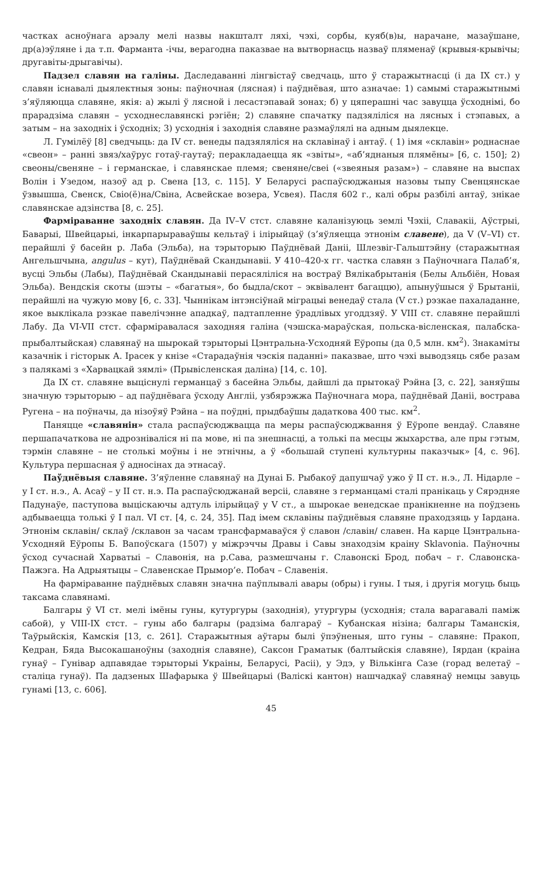частках асноўнага арэалу мелі назвы накшталт ляхі, чэхі, сорбы, куяб(в)ы, нарачане, мазаўшане, др(а)эўляне і да т.п. Фарманта -ічы, верагодна паказвае на вытворнасць назваў пляменаў (крывыя-крывічы; другавіты-дрыгавічы).
Падзел славян на галіны. Даследаванні лінгвістаў сведчаць, што ў старажытнасці (і да IX ст.) у славян існавалі дыялектныя зоны: паўночная (лясная) і паўднёвая, што азначае: 1) самымі старажытнымі з’яўляюцца славяне, якія: а) жылі ў лясной і лесастэпавай зонах; б) у цяперашні час завуцца ўсходнімі, бо прарадзіма славян – усходнеславянскі рэгіён; 2) славяне спачатку падзяліліся на лясных і стэпавых, а затым – на заходніх і ўсходніх; 3) усходнія і заходнія славяне размаўлялі на адным дыялекце.
Л. Гумілёў [8] сведчыць: да IV ст. венеды падзяляліся на склавінаў і антаў. ( 1) імя «склавін» роднаснае «свеон» – ранні звяз/хаўрус готаў-гаутаў; перакладаецца як «звіты», «аб’яднаныя плямёны» [6, с. 150]; 2) свеоны/свеняне – і германскае, і славянскае племя; свеняне/свеі («звеяныя разам») – славяне на выспах Волін і Узедом, назоў ад р. Свена [13, с. 115]. У Беларусі распаўсюджаныя назовы тыпу Свенцянскае ўзвышша, Свенск, Свіо(ё)на/Свіна, Асвейскае возера, Усвея). Пасля 602 г., калі обры разбілі антаў, знікае славянскае адзінства [8, с. 25].
Фарміраванне заходніх славян. Да IV–V стст. славяне каланізуюць землі Чэхіі, Славакіі, Аўстрыі, Баварыі, Швейцарыі, інкарпарыраваўшы кельтаў і ілірыйцаў (з’яўляецца этнонім славене), да V (V–VI) ст. перайшлі ў басейн р. Лаба (Эльба), на тэрыторыю Паўднёвай Даніі, Шлезвіг-Гальштэйну (старажытная Ангельшчына, angulus – кут), Паўднёвай Скандынавіі. У 410–420-х гг. частка славян з Паўночнага Палаб’я, вусці Эльбы (Лабы), Паўднёвай Скандынавіі перасяліліся на востраў Вялікабрытанія (Белы Альбіён, Новая Эльба). Вендскія скоты (шэты – «багатыя», бо быдла/скот – эквівалент багаццю), апынуўшыся ў Брытаніі, перайшлі на чужую мову [6, с. 33]. Чыннікам інтэнсіўнай міграцыі венедаў стала (V ст.) рэзкае пахаладанне, якое выклікала рэзкае павелічэнне ападкаў, падтапленне ўрадлівых угоддзяў. У VIII ст. славяне перайшлі Лабу. Да VI-VII стст. сфарміравалася заходняя галіна (чэшска-мараўская, польска-вісленская, палабска-прыбалтыйская) славянаў на шырокай тэрыторыі Цэнтральна-Усходняй Еўропы (да 0,5 млн. км<sup>2</sup>). Знакаміты казачнік і гісторык А. Ірасек у кнізе «Старадаўнія чэскія паданні» паказвае, што чэхі выводзяць сябе разам з палякамі з «Харвацкай зямлі» (Прывісленская даліна) [14, с. 10].
Да IX ст. славяне выціснулі германцаў з басейна Эльбы, дайшлі да прытокаў Рэйна [3, с. 22], заняўшы значную тэрыторыю – ад паўднёвага ўсходу Англіі, узбярэжжа Паўночнага мора, паўднёвай Даніі, вострава Ругена – на поўначы, да нізоўяў Рэйна – на поўдні, прыдбаўшы дадаткова 400 тыс. км<sup>2</sup>.
Паняцце «славянін» стала распаўсюджвацца па меры распаўсюджвання ў Еўропе вендаў. Славяне першапачаткова не адрозніваліся ні па мове, ні па знешнасці, а толькі па месцы жыхарства, але пры гэтым, тэрмін славяне – не столькі моўны і не этнічны, а ў «большай ступені культурны паказчык» [4, с. 96]. Культура першасная ў адносінах да этнасаў.
Паўднёвыя славяне. З’яўленне славянаў на Дунаі Б. Рыбакоў дапушчаў ужо ў II ст. н.э., Л. Нідарле – у I ст. н.э., А. Асаў – у II ст. н.э. Па распаўсюджанай версіі, славяне з германцамі сталі пранікаць у Сярэдняе Падунаўе, паступова выціскаючы адтуль ілірыйцаў у V ст., а шырокае венедскае пранікненне на поўдзень адбываецца толькі ў I пал. VI ст. [4, с. 24, 35]. Пад імем склавіны паўднёвыя славяне праходзяць у Іардана. Этнонім склавін/ склаў /склавон за часам трансфармаваўся ў славон /славін/ славен. На карце Цэнтральна-Усходняй Еўропы Б. Вапоўскага (1507) у міжрэччы Дравы і Савы знаходзім краіну Sklavonia. Паўночны ўсход сучаснай Харватыі – Славонія, на р.Сава, размешчаны г. Славонскі Брод, побач – г. Славонска-Пажэга. На Адрыятыцы – Славенскае Прымор’е. Побач – Славенія.
На фарміраванне паўднёвых славян значна паўплывалі авары (обры) і гуны. І тыя, і другія могуць быць таксама славянамі.
Балгары ў VI ст. мелі імёны гуны, кутургуры (заходнія), утургуры (усходнія; стала варагавалі паміж сабой), у VIII-IX стст. – гуны або балгары (радзіма балгараў – Кубанская нізіна; балгары Таманскія, Таўрыйскія, Камскія [13, с. 261]. Старажытныя аўтары былі ўпэўненыя, што гуны – славяне: Пракоп, Кедран, Бяда Высокашаноўны (заходнія славяне), Саксон Граматык (балтыйскія славяне), Іярдан (краіна гунаў – Гунівар адпавядае тэрыторыі Украіны, Беларусі, Расіі), у Эдэ, у Вількінга Сазе (горад велетаў – сталіца гунаў). Па дадзеных Шафарыка ў Швейцарыі (Валіскі кантон) нашчадкаў славянаў немцы завуць гунамі [13, с. 606].
45